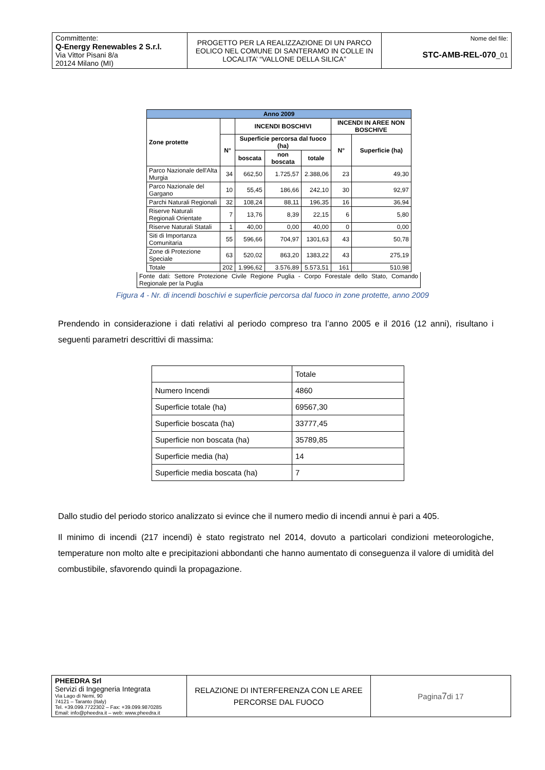| Committente: Q-Energy Renewables 2 S.r.l. Via Vittor Pisani 8/a 20124 Milano (MI) | PROGETTO PER LA REALIZZAZIONE DI UN PARCO EOLICO NEL COMUNE DI SANTERAMO IN COLLE IN LOCALITA’ “VALLONE DELLA SILICA” | Nome del file: STC-AMB-REL-070 _01 |
| Anno 2009 | | | | | | |
| --- | --- | --- | --- | --- | --- | --- |
| Zone protette | | INCENDI BOSCHIVI | | | INCENDI IN AREE NON BOSCHIVE | |
| | N° | Superficie percorsa dal fuoco (ha) | | | N° | Superficie (ha) |
| | | boscata | non boscata | totale | | |
| Parco Nazionale dell'Alta Murgia | 34 | 662,50 | 1.725,57 | 2.388,06 | 23 | 49,30 |
| Parco Nazionale del Gargano | 10 | 55,45 | 186,66 | 242,10 | 30 | 92,97 |
| Parchi Naturali Regionali | 32 | 108,24 | 88,11 | 196,35 | 16 | 36,94 |
| Riserve Naturali Regionali Orientate | 7 | 13,76 | 8,39 | 22,15 | 6 | 5,80 |
| Riserve Naturali Statali | 1 | 40,00 | 0,00 | 40,00 | 0 | 0,00 |
| Siti di Importanza Comunitaria | 55 | 596,66 | 704,97 | 1301,63 | 43 | 50,78 |
| Zone di Protezione Speciale | 63 | 520,02 | 863,20 | 1383,22 | 43 | 275,19 |
| Totale | 202 | 1.996,62 | 3.576,89 | 5.573,51 | 161 | 510,98 |
Fonte dati: Settore Protezione Civile Regione Puglia - Corpo Forestale dello Stato, Comando Regionale per la Puglia
Figura 4 - Nr. di incendi boschivi e superficie percorsa dal fuoco in zone protette, anno 2009
Prendendo in considerazione i dati relativi al periodo compreso tra l’anno 2005 e il 2016 (12 anni), risultano i seguenti parametri descrittivi di massima:
| | Totale |
| Numero Incendi | 4860 |
| Superficie totale (ha) | 69567,30 |
| Superficie boscata (ha) | 33777,45 |
| Superficie non boscata (ha) | 35789,85 |
| Superficie media (ha) | 14 |
| Superficie media boscata (ha) | 7 |
Dallo studio del periodo storico analizzato si evince che il numero medio di incendi annui è pari a 405.
Il minimo di incendi (217 incendi) è stato registrato nel 2014, dovuto a particolari condizioni meteorologiche, temperature non molto alte e precipitazioni abbondanti che hanno aumentato di conseguenza il valore di umidità del combustibile, sfavorendo quindi la propagazione.
| PHEEDRA Srl Servizi di Ingegneria Integrata Via Lago di Nemi, 90 74121 – Taranto (Italy) Tel. +39.099.7722302 – Fax: +39.099.9870285 Email: info@pheedra.it – web: www.pheedra.it | RELAZIONE DI INTERFERENZA CON LE AREE PERCORSE DAL FUOCO | Pagina 7 di 17 |